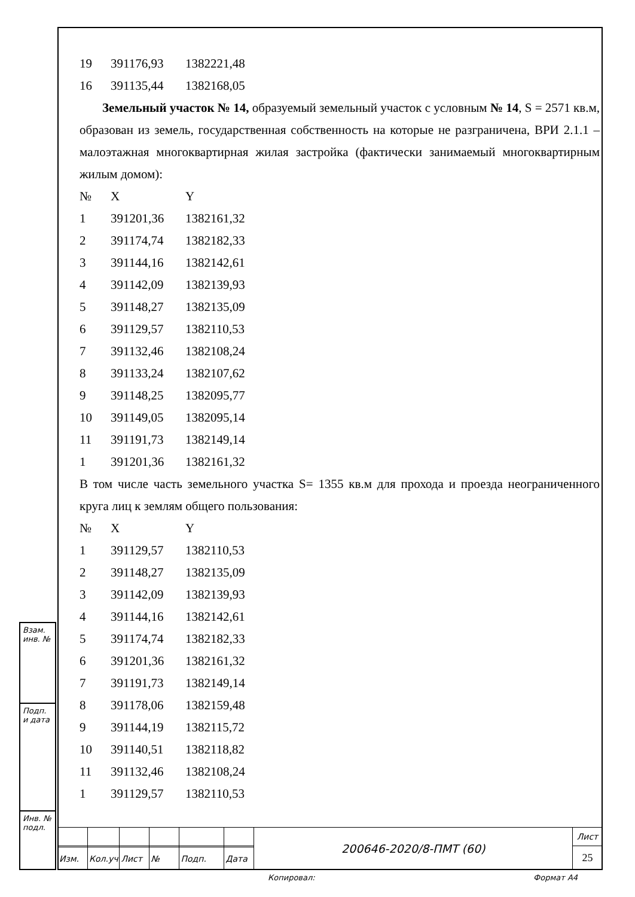| 19 | 391176,93 | 1382221,48 |
| 16 | 391135,44 | 1382168,05 |
Земельный участок № 14, образуемый земельный участок с условным № 14, S = 2571 кв.м, образован из земель, государственная собственность на которые не разграничена, ВРИ 2.1.1 – малоэтажная многоквартирная жилая застройка (фактически занимаемый многоквартирным жилым домом):
| № | X | Y |
| --- | --- | --- |
| 1 | 391201,36 | 1382161,32 |
| 2 | 391174,74 | 1382182,33 |
| 3 | 391144,16 | 1382142,61 |
| 4 | 391142,09 | 1382139,93 |
| 5 | 391148,27 | 1382135,09 |
| 6 | 391129,57 | 1382110,53 |
| 7 | 391132,46 | 1382108,24 |
| 8 | 391133,24 | 1382107,62 |
| 9 | 391148,25 | 1382095,77 |
| 10 | 391149,05 | 1382095,14 |
| 11 | 391191,73 | 1382149,14 |
| 1 | 391201,36 | 1382161,32 |
В том числе часть земельного участка S= 1355 кв.м для прохода и проезда неограниченного круга лиц к землям общего пользования:
| № | X | Y |
| --- | --- | --- |
| 1 | 391129,57 | 1382110,53 |
| 2 | 391148,27 | 1382135,09 |
| 3 | 391142,09 | 1382139,93 |
| 4 | 391144,16 | 1382142,61 |
| 5 | 391174,74 | 1382182,33 |
| 6 | 391201,36 | 1382161,32 |
| 7 | 391191,73 | 1382149,14 |
| 8 | 391178,06 | 1382159,48 |
| 9 | 391144,19 | 1382115,72 |
| 10 | 391140,51 | 1382118,82 |
| 11 | 391132,46 | 1382108,24 |
| 1 | 391129,57 | 1382110,53 |
Взам. инв. №
Подп. и дата
Инв. № подл.
| | | | | | | 200646-2020/8-ПМТ (60) | Лист |
| | | | | | | | 25 |
| Изм. | Кол.уч | Лист | № | Подп. | Дата | | |
Копировал: Формат А4